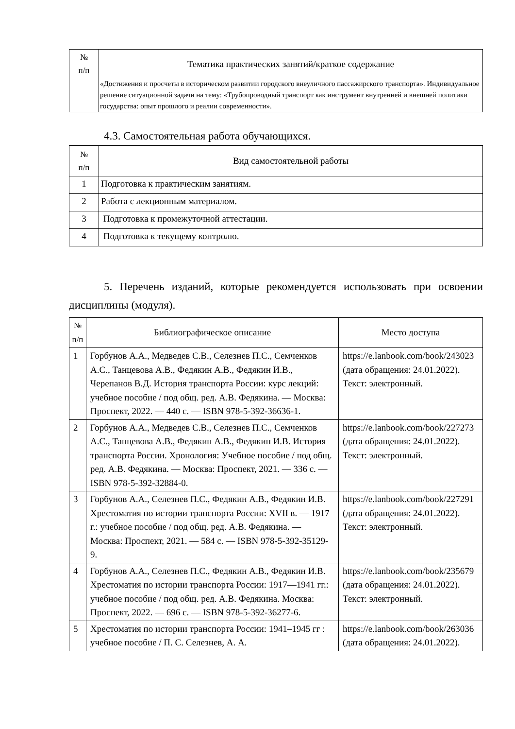| № п/п | Тематика практических занятий/краткое содержание |
| | «Достижения и просчеты в историческом развитии городского внеуличного пассажирского транспорта». Индивидуальное решение ситуационной задачи на тему: «Трубопроводный транспорт как инструмент внутренней и внешней политики государства: опыт прошлого и реалии современности». |
4.3. Самостоятельная работа обучающихся.
| № п/п | Вид самостоятельной работы |
| 1 | Подготовка к практическим занятиям. |
| 2 | Работа с лекционным материалом. |
| 3 | Подготовка к промежуточной аттестации. |
| 4 | Подготовка к текущему контролю. |
5. Перечень изданий, которые рекомендуется использовать при освоении дисциплины (модуля).
| № п/п | Библиографическое описание | Место доступа |
| 1 | Горбунов А.А., Медведев С.В., Селезнев П.С., Семченков А.С., Танцевова А.В., Федякин А.В., Федякин И.В., Черепанов В.Д. История транспорта России: курс лекций: учебное пособие / под общ. ред. А.В. Федякина. — Москва: Проспект, 2022. — 440 с. — ISBN 978-5-392-36636-1. | https://e.lanbook.com/book/243023 (дата обращения: 24.01.2022). Текст: электронный. |
| 2 | Горбунов А.А., Медведев С.В., Селезнев П.С., Семченков А.С., Танцевова А.В., Федякин А.В., Федякин И.В. История транспорта России. Хронология: Учебное пособие / под общ. ред. А.В. Федякина. — Москва: Проспект, 2021. — 336 с. — ISBN 978-5-392-32884-0. | https://e.lanbook.com/book/227273 (дата обращения: 24.01.2022). Текст: электронный. |
| 3 | Горбунов А.А., Селезнев П.С., Федякин А.В., Федякин И.В. Хрестоматия по истории транспорта России: XVII в. — 1917 г.: учебное пособие / под общ. ред. А.В. Федякина. — Москва: Проспект, 2021. — 584 с. — ISBN 978-5-392-35129-9. | https://e.lanbook.com/book/227291 (дата обращения: 24.01.2022). Текст: электронный. |
| 4 | Горбунов А.А., Селезнев П.С., Федякин А.В., Федякин И.В. Хрестоматия по истории транспорта России: 1917—1941 гг.: учебное пособие / под общ. ред. А.В. Федякина. Москва: Проспект, 2022. — 696 с. — ISBN 978-5-392-36277-6. | https://e.lanbook.com/book/235679 (дата обращения: 24.01.2022). Текст: электронный. |
| 5 | Хрестоматия по истории транспорта России: 1941–1945 гг : учебное пособие / П. С. Селезнев, А. А. | https://e.lanbook.com/book/263036 (дата обращения: 24.01.2022). |